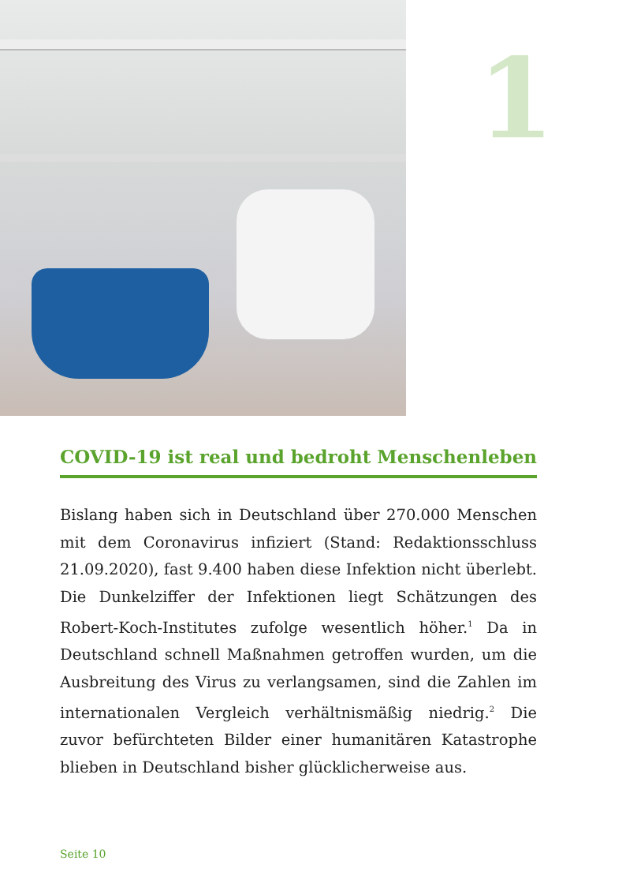1
COVID-19 ist real und bedroht Menschenleben
Bislang haben sich in Deutschland über 270.000 Menschen mit dem Coronavirus infiziert (Stand: Redaktionsschluss 21.09.2020), fast 9.400 haben diese Infektion nicht überlebt. Die Dunkelziffer der Infektionen liegt Schätzungen des Robert-Koch-Institutes zufolge wesentlich höher.<sup>1</sup> Da in Deutschland schnell Maßnahmen getroffen wurden, um die Ausbreitung des Virus zu verlangsamen, sind die Zahlen im internationalen Vergleich verhältnismäßig niedrig.<sup>2</sup> Die zuvor befürchteten Bilder einer humanitären Katastrophe blieben in Deutschland bisher glücklicherweise aus.
Seite 10